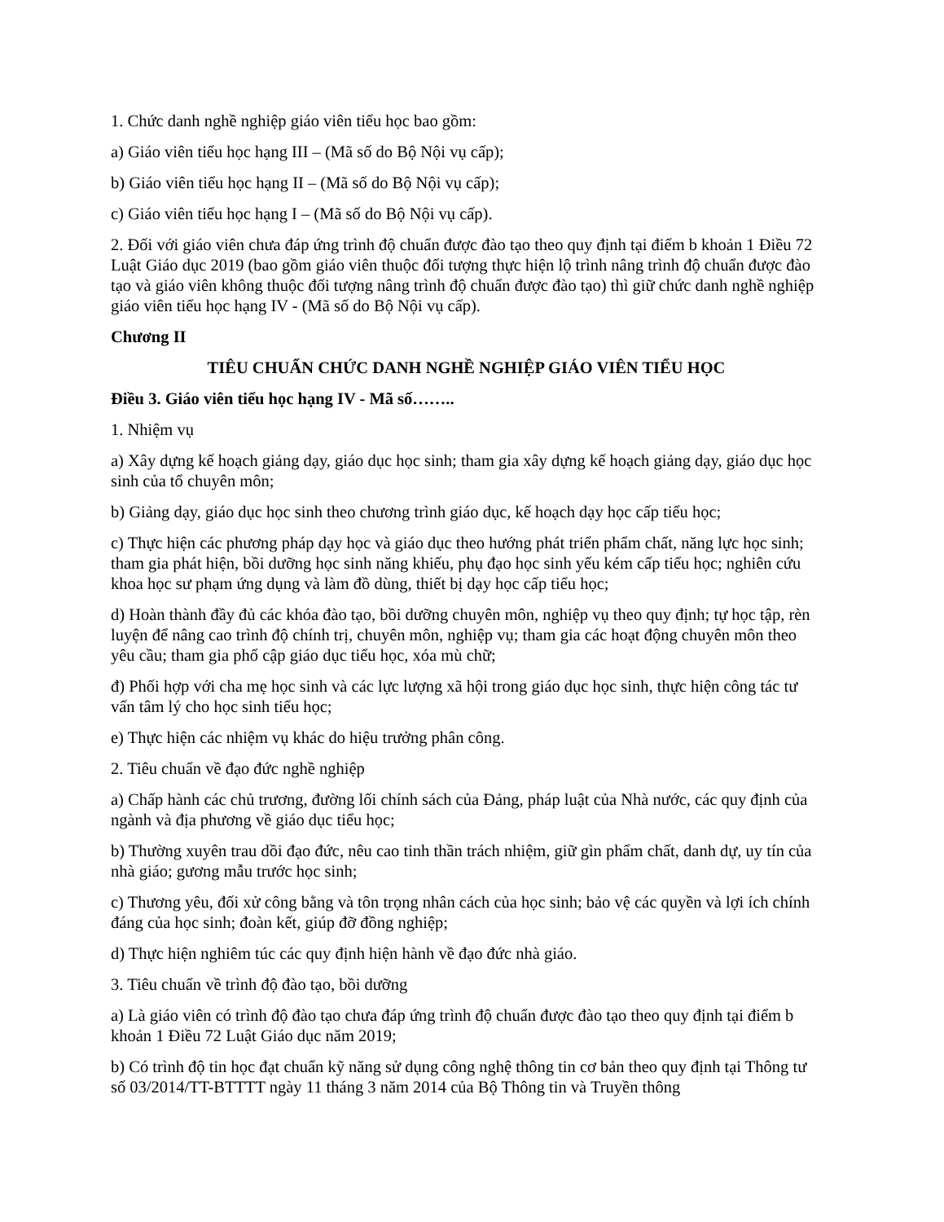1. Chức danh nghề nghiệp giáo viên tiểu học bao gồm:
a) Giáo viên tiểu học hạng III – (Mã số do Bộ Nội vụ cấp);
b) Giáo viên tiểu học hạng II – (Mã số do Bộ Nội vụ cấp);
c) Giáo viên tiểu học hạng I – (Mã số do Bộ Nội vụ cấp).
2. Đối với giáo viên chưa đáp ứng trình độ chuẩn được đào tạo theo quy định tại điểm b khoản 1 Điều 72 Luật Giáo dục 2019 (bao gồm giáo viên thuộc đối tượng thực hiện lộ trình nâng trình độ chuẩn được đào tạo và giáo viên không thuộc đối tượng nâng trình độ chuẩn được đào tạo) thì giữ chức danh nghề nghiệp giáo viên tiểu học hạng IV - (Mã số do Bộ Nội vụ cấp).
Chương II
TIÊU CHUẨN CHỨC DANH NGHỀ NGHIỆP GIÁO VIÊN TIỂU HỌC
Điều 3. Giáo viên tiểu học hạng IV - Mã số……..
1. Nhiệm vụ
a) Xây dựng kế hoạch giảng dạy, giáo dục học sinh; tham gia xây dựng kế hoạch giảng dạy, giáo dục học sinh của tổ chuyên môn;
b) Giảng dạy, giáo dục học sinh theo chương trình giáo dục, kế hoạch dạy học cấp tiểu học;
c) Thực hiện các phương pháp dạy học và giáo dục theo hướng phát triển phẩm chất, năng lực học sinh; tham gia phát hiện, bồi dưỡng học sinh năng khiếu, phụ đạo học sinh yếu kém cấp tiểu học; nghiên cứu khoa học sư phạm ứng dụng và làm đồ dùng, thiết bị dạy học cấp tiểu học;
d) Hoàn thành đầy đủ các khóa đào tạo, bồi dưỡng chuyên môn, nghiệp vụ theo quy định; tự học tập, rèn luyện để nâng cao trình độ chính trị, chuyên môn, nghiệp vụ; tham gia các hoạt động chuyên môn theo yêu cầu; tham gia phổ cập giáo dục tiểu học, xóa mù chữ;
đ) Phối hợp với cha mẹ học sinh và các lực lượng xã hội trong giáo dục học sinh, thực hiện công tác tư vấn tâm lý cho học sinh tiểu học;
e) Thực hiện các nhiệm vụ khác do hiệu trưởng phân công.
2. Tiêu chuẩn về đạo đức nghề nghiệp
a) Chấp hành các chủ trương, đường lối chính sách của Đảng, pháp luật của Nhà nước, các quy định của ngành và địa phương về giáo dục tiểu học;
b) Thường xuyên trau dồi đạo đức, nêu cao tinh thần trách nhiệm, giữ gìn phẩm chất, danh dự, uy tín của nhà giáo; gương mẫu trước học sinh;
c) Thương yêu, đối xử công bằng và tôn trọng nhân cách của học sinh; bảo vệ các quyền và lợi ích chính đáng của học sinh; đoàn kết, giúp đỡ đồng nghiệp;
d) Thực hiện nghiêm túc các quy định hiện hành về đạo đức nhà giáo.
3. Tiêu chuẩn về trình độ đào tạo, bồi dưỡng
a) Là giáo viên có trình độ đào tạo chưa đáp ứng trình độ chuẩn được đào tạo theo quy định tại điểm b khoản 1 Điều 72 Luật Giáo dục năm 2019;
b) Có trình độ tin học đạt chuẩn kỹ năng sử dụng công nghệ thông tin cơ bản theo quy định tại Thông tư số 03/2014/TT-BTTTT ngày 11 tháng 3 năm 2014 của Bộ Thông tin và Truyền thông